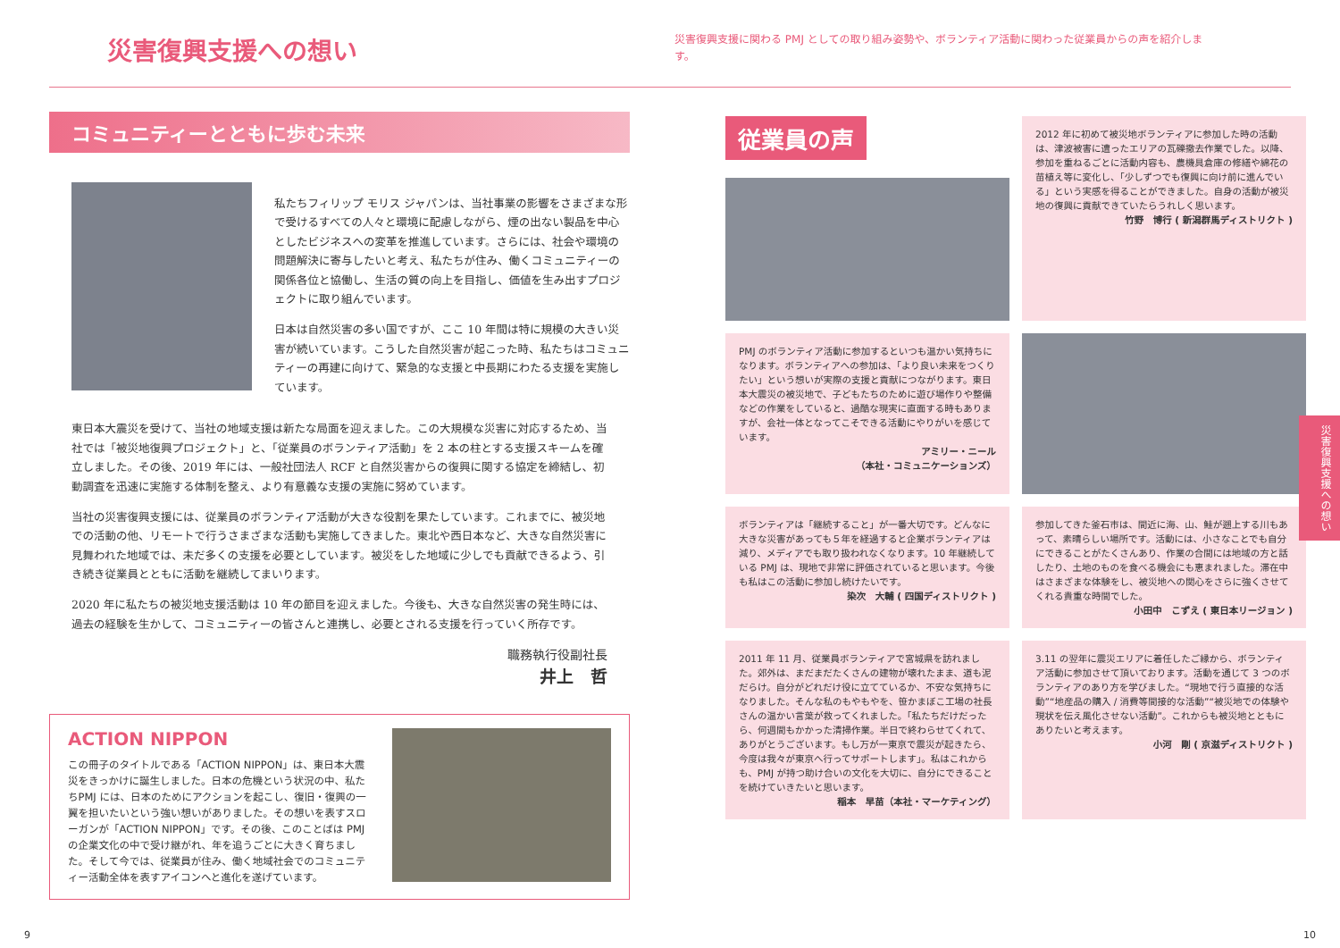災害復興支援への想い
災害復興支援に関わる PMJ としての取り組み姿勢や、ボランティア活動に関わった従業員からの声を紹介します。
コミュニティーとともに歩む未来
私たちフィリップ モリス ジャパンは、当社事業の影響をさまざまな形で受けるすべての人々と環境に配慮しながら、煙の出ない製品を中心としたビジネスへの変革を推進しています。さらには、社会や環境の問題解決に寄与したいと考え、私たちが住み、働くコミュニティーの関係各位と協働し、生活の質の向上を目指し、価値を生み出すプロジェクトに取り組んでいます。
日本は自然災害の多い国ですが、ここ 10 年間は特に規模の大きい災害が続いています。こうした自然災害が起こった時、私たちはコミュニティーの再建に向けて、緊急的な支援と中長期にわたる支援を実施しています。
東日本大震災を受けて、当社の地域支援は新たな局面を迎えました。この大規模な災害に対応するため、当社では「被災地復興プロジェクト」と、「従業員のボランティア活動」を 2 本の柱とする支援スキームを確立しました。その後、2019 年には、一般社団法人 RCF と自然災害からの復興に関する協定を締結し、初動調査を迅速に実施する体制を整え、より有意義な支援の実施に努めています。
当社の災害復興支援には、従業員のボランティア活動が大きな役割を果たしています。これまでに、被災地での活動の他、リモートで行うさまざまな活動も実施してきました。東北や西日本など、大きな自然災害に見舞われた地域では、未だ多くの支援を必要としています。被災をした地域に少しでも貢献できるよう、引き続き従業員とともに活動を継続してまいります。
2020 年に私たちの被災地支援活動は 10 年の節目を迎えました。今後も、大きな自然災害の発生時には、過去の経験を生かして、コミュニティーの皆さんと連携し、必要とされる支援を行っていく所存です。
職務執行役副社長
井上　哲
ACTION NIPPON
この冊子のタイトルである「ACTION NIPPON」は、東日本大震災をきっかけに誕生しました。日本の危機という状況の中、私たちPMJ には、日本のためにアクションを起こし、復旧・復興の一翼を担いたいという強い想いがありました。その想いを表すスローガンが「ACTION NIPPON」です。その後、このことばは PMJ の企業文化の中で受け継がれ、年を追うごとに大きく育ちました。そして今では、従業員が住み、働く地域社会でのコミュニティー活動全体を表すアイコンへと進化を遂げています。
従業員の声
2012 年に初めて被災地ボランティアに参加した時の活動は、津波被害に遭ったエリアの瓦礫撤去作業でした。以降、参加を重ねるごとに活動内容も、農機具倉庫の修繕や綿花の苗植え等に変化し、「少しずつでも復興に向け前に進んでいる」という実感を得ることができました。自身の活動が被災地の復興に貢献できていたらうれしく思います。
竹野　博行 ( 新潟群馬ディストリクト )
PMJ のボランティア活動に参加するといつも温かい気持ちになります。ボランティアへの参加は、「より良い未来をつくりたい」という想いが実際の支援と貢献につながります。東日本大震災の被災地で、子どもたちのために遊び場作りや整備などの作業をしていると、過酷な現実に直面する時もありますが、会社一体となってこそできる活動にやりがいを感じています。
アミリー・ニール
（本社・コミュニケーションズ）
ボランティアは「継続すること」が一番大切です。どんなに大きな災害があっても５年を経過すると企業ボランティアは減り、メディアでも取り扱われなくなります。10 年継続している PMJ は、現地で非常に評価されていると思います。今後も私はこの活動に参加し続けたいです。
染次　大輔 ( 四国ディストリクト )
参加してきた釜石市は、間近に海、山、鮭が遡上する川もあって、素晴らしい場所です。活動には、小さなことでも自分にできることがたくさんあり、作業の合間には地域の方と話したり、土地のものを食べる機会にも恵まれました。滞在中はさまざまな体験をし、被災地への関心をさらに強くさせてくれる貴重な時間でした。
小田中　こずえ ( 東日本リージョン )
2011 年 11 月、従業員ボランティアで宮城県を訪れました。郊外は、まだまだたくさんの建物が壊れたまま、道も泥だらけ。自分がどれだけ役に立てているか、不安な気持ちになりました。そんな私のもやもやを、笹かまぼこ工場の社長さんの温かい言葉が救ってくれました。「私たちだけだったら、何週間もかかった清掃作業。半日で終わらせてくれて、ありがとうございます。もし万が一東京で震災が起きたら、今度は我々が東京へ行ってサポートします」。私はこれからも、PMJ が持つ助け合いの文化を大切に、自分にできることを続けていきたいと思います。
稲本　早苗（本社・マーケティング）
3.11 の翌年に震災エリアに着任したご縁から、ボランティア活動に参加させて頂いております。活動を通じて 3 つのボランティアのあり方を学びました。“現地で行う直接的な活動”“地産品の購入 / 消費等間接的な活動”“被災地での体験や現状を伝え風化させない活動”。これからも被災地とともにありたいと考えます。
小河　剛 ( 京滋ディストリクト )
災害復興支援への想い
9 10